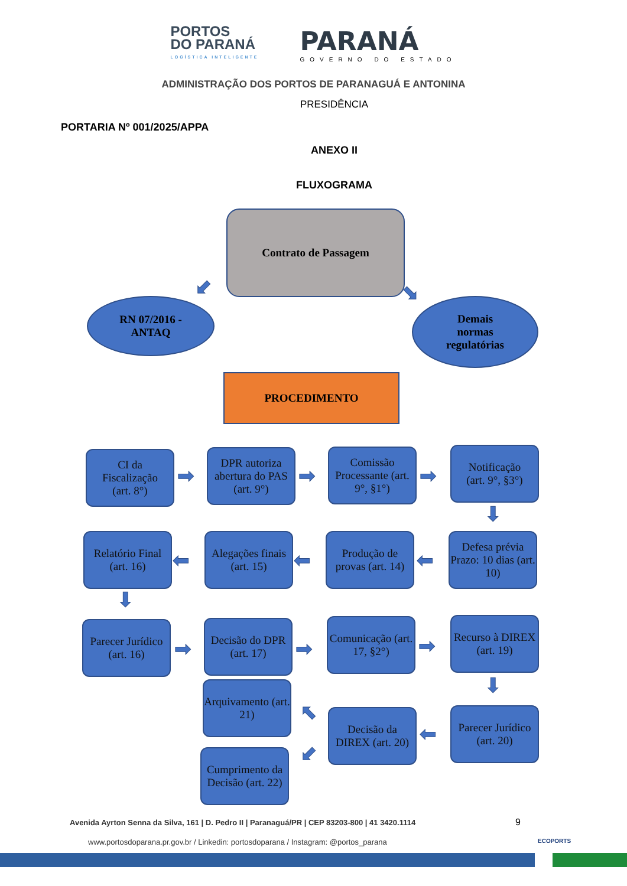PORTOS
DO PARANÁ
LOGÍSTICA INTELIGENTE
PARANÁ
GOVERNO DO ESTADO
ADMINISTRAÇÃO DOS PORTOS DE PARANAGUÁ E ANTONINA
PRESIDÊNCIA
PORTARIA Nº 001/2025/APPA
ANEXO II
FLUXOGRAMA
Contrato de Passagem
⬋ ⬊
RN 07/2016 -
ANTAQ
Demais
normas
regulatórias
PROCEDIMENTO
CI da
Fiscalização
(art. 8°)
➡
DPR autoriza abertura do PAS (art. 9°)
➡
Comissão Processante (art. 9°, §1°)
➡
Notificação
(art. 9°, §3°)
⬇
Defesa prévia Prazo: 10 dias (art. 10)
⬅
Produção de provas (art. 14)
⬅
Alegações finais
(art. 15)
⬅
Relatório Final (art. 16)
⬇
Parecer Jurídico (art. 16)
➡
Decisão do DPR (art. 17)
➡
Comunicação (art. 17, §2°)
➡
Recurso à DIREX (art. 19)
⬇
Arquivamento (art. 21)
Parecer Jurídico (art. 20)
⬅
Decisão da DIREX (art. 20)
⬉
⬋
Cumprimento da Decisão (art. 22)
Avenida Ayrton Senna da Silva, 161 | D. Pedro II | Paranaguá/PR | CEP 83203-800 | 41 3420.1114
9 ECOPORTS
www.portosdoparana.pr.gov.br / Linkedin: portosdoparana / Instagram: @portos_parana